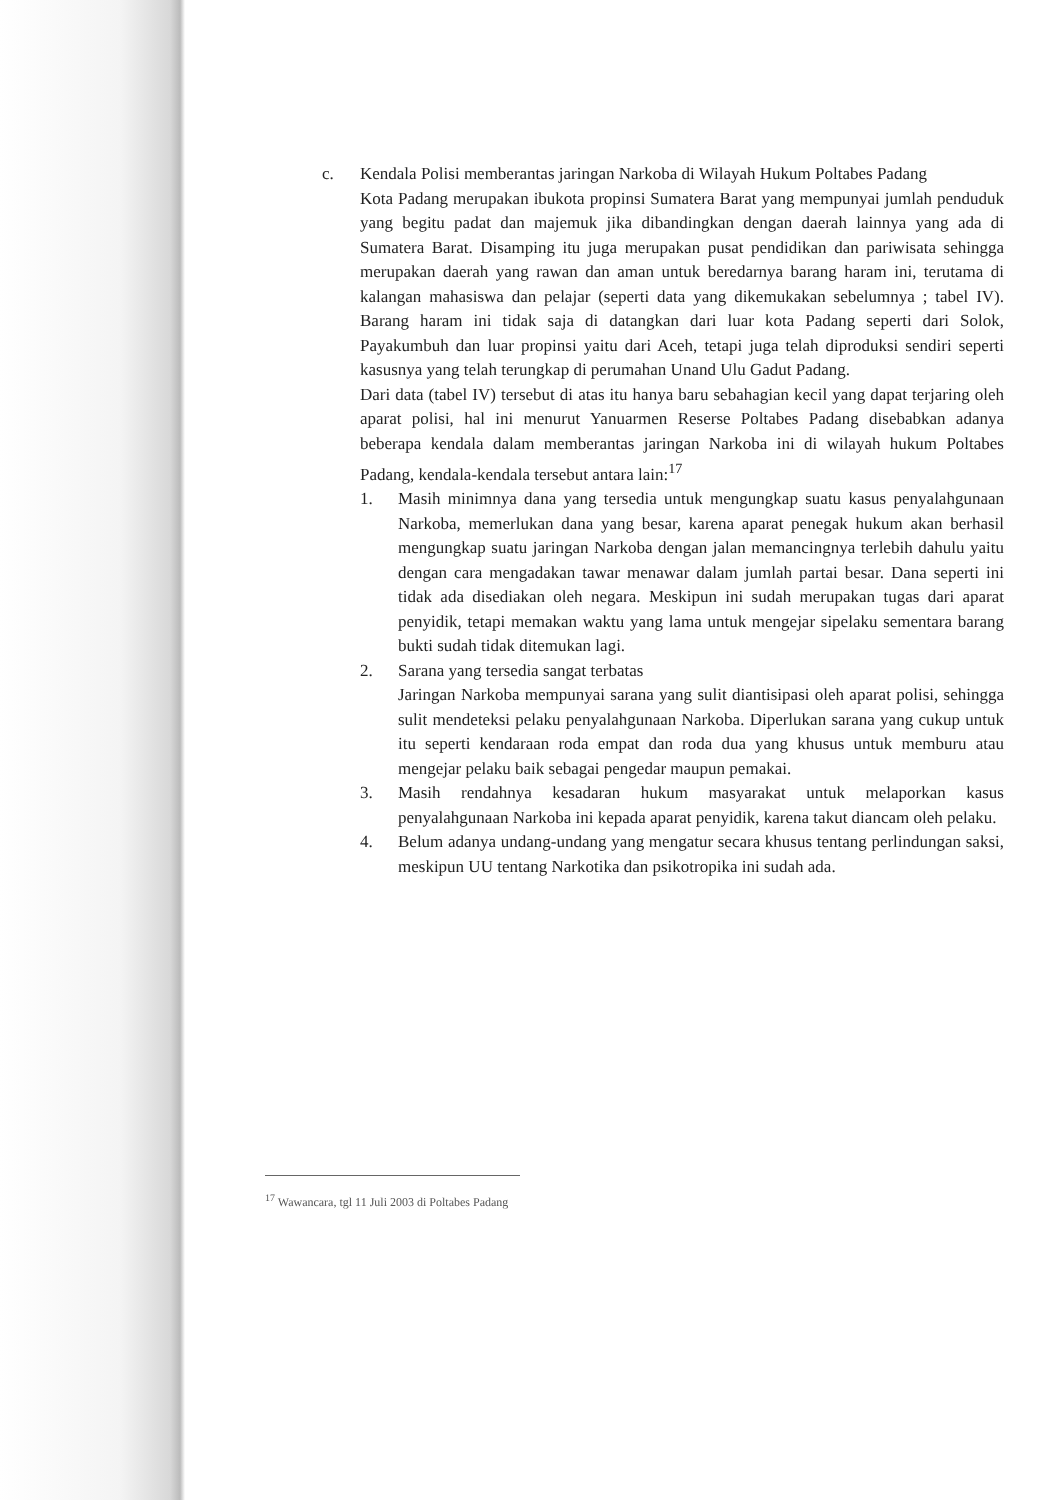c. Kendala Polisi memberantas jaringan Narkoba di Wilayah Hukum Poltabes Padang
Kota Padang merupakan ibukota propinsi Sumatera Barat yang mempunyai jumlah penduduk yang begitu padat dan majemuk jika dibandingkan dengan daerah lainnya yang ada di Sumatera Barat. Disamping itu juga merupakan pusat pendidikan dan pariwisata sehingga merupakan daerah yang rawan dan aman untuk beredarnya barang haram ini, terutama di kalangan mahasiswa dan pelajar (seperti data yang dikemukakan sebelumnya ; tabel IV). Barang haram ini tidak saja di datangkan dari luar kota Padang seperti dari Solok, Payakumbuh dan luar propinsi yaitu dari Aceh, tetapi juga telah diproduksi sendiri seperti kasusnya yang telah terungkap di perumahan Unand Ulu Gadut Padang.
Dari data (tabel IV) tersebut di atas itu hanya baru sebahagian kecil yang dapat terjaring oleh aparat polisi, hal ini menurut Yanuarmen Reserse Poltabes Padang disebabkan adanya beberapa kendala dalam memberantas jaringan Narkoba ini di wilayah hukum Poltabes Padang, kendala-kendala tersebut antara lain:<sup>17</sup>
1. Masih minimnya dana yang tersedia untuk mengungkap suatu kasus penyalahgunaan Narkoba, memerlukan dana yang besar, karena aparat penegak hukum akan berhasil mengungkap suatu jaringan Narkoba dengan jalan memancingnya terlebih dahulu yaitu dengan cara mengadakan tawar menawar dalam jumlah partai besar. Dana seperti ini tidak ada disediakan oleh negara. Meskipun ini sudah merupakan tugas dari aparat penyidik, tetapi memakan waktu yang lama untuk mengejar sipelaku sementara barang bukti sudah tidak ditemukan lagi.
2. Sarana yang tersedia sangat terbatas
Jaringan Narkoba mempunyai sarana yang sulit diantisipasi oleh aparat polisi, sehingga sulit mendeteksi pelaku penyalahgunaan Narkoba. Diperlukan sarana yang cukup untuk itu seperti kendaraan roda empat dan roda dua yang khusus untuk memburu atau mengejar pelaku baik sebagai pengedar maupun pemakai.
3. Masih rendahnya kesadaran hukum masyarakat untuk melaporkan kasus penyalahgunaan Narkoba ini kepada aparat penyidik, karena takut diancam oleh pelaku.
4. Belum adanya undang-undang yang mengatur secara khusus tentang perlindungan saksi, meskipun UU tentang Narkotika dan psikotropika ini sudah ada.
<sup>17</sup> Wawancara, tgl 11 Juli 2003 di Poltabes Padang